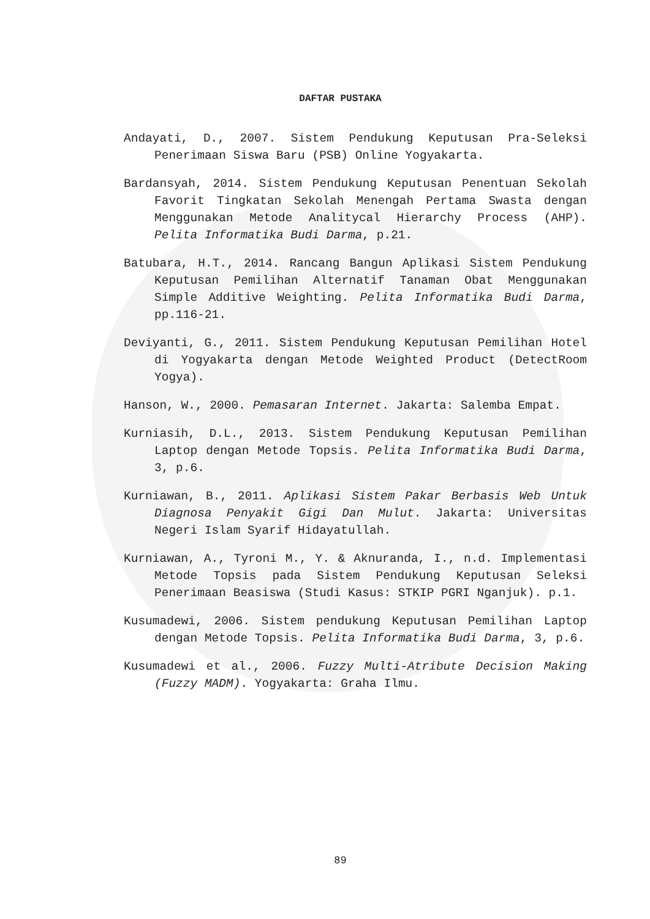DAFTAR PUSTAKA
Andayati, D., 2007. Sistem Pendukung Keputusan Pra-Seleksi Penerimaan Siswa Baru (PSB) Online Yogyakarta.
Bardansyah, 2014. Sistem Pendukung Keputusan Penentuan Sekolah Favorit Tingkatan Sekolah Menengah Pertama Swasta dengan Menggunakan Metode Analitycal Hierarchy Process (AHP). Pelita Informatika Budi Darma, p.21.
Batubara, H.T., 2014. Rancang Bangun Aplikasi Sistem Pendukung Keputusan Pemilihan Alternatif Tanaman Obat Menggunakan Simple Additive Weighting. Pelita Informatika Budi Darma, pp.116-21.
Deviyanti, G., 2011. Sistem Pendukung Keputusan Pemilihan Hotel di Yogyakarta dengan Metode Weighted Product (DetectRoom Yogya).
Hanson, W., 2000. Pemasaran Internet. Jakarta: Salemba Empat.
Kurniasih, D.L., 2013. Sistem Pendukung Keputusan Pemilihan Laptop dengan Metode Topsis. Pelita Informatika Budi Darma, 3, p.6.
Kurniawan, B., 2011. Aplikasi Sistem Pakar Berbasis Web Untuk Diagnosa Penyakit Gigi Dan Mulut. Jakarta: Universitas Negeri Islam Syarif Hidayatullah.
Kurniawan, A., Tyroni M., Y. & Aknuranda, I., n.d. Implementasi Metode Topsis pada Sistem Pendukung Keputusan Seleksi Penerimaan Beasiswa (Studi Kasus: STKIP PGRI Nganjuk). p.1.
Kusumadewi, 2006. Sistem pendukung Keputusan Pemilihan Laptop dengan Metode Topsis. Pelita Informatika Budi Darma, 3, p.6.
Kusumadewi et al., 2006. Fuzzy Multi-Atribute Decision Making (Fuzzy MADM). Yogyakarta: Graha Ilmu.
89